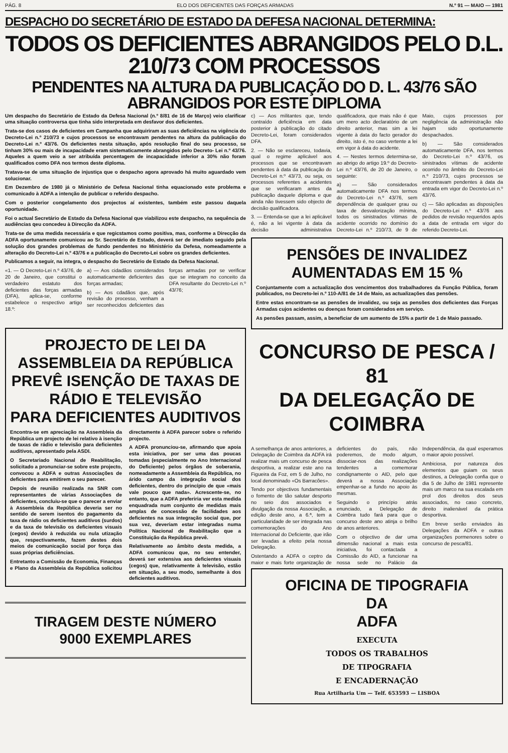PÁG. 8 ELO DOS DEFICIENTES DAS FORÇAS ARMADAS N.º 91 — MAIO — 1981
DESPACHO DO SECRETÁRIO DE ESTADO DA DEFESA NACIONAL DETERMINA:
TODOS OS DEFICIENTES ABRANGIDOS PELO D.L. 210/73 COM PROCESSOS
PENDENTES NA ALTURA DA PUBLICAÇÃO DO D. L. 43/76 SÃO ABRANGIDOS POR ESTE DIPLOMA
Um despacho do Secretário de Estado da Defesa Nacional (n.º 8/81 de 16 de Março) veio clarificar uma situação controversa que tinha sido interpretada em desfavor dos deficientes.
Trata-se dos casos de deficientes em Campanha que adquiriram as suas deficiências na vigência do Decreto-Lei n.º 210/73 e cujos processos se encontravam pendentes na altura da publicação do Decreto-Lei n.º 43/76. Os deficientes nesta situação, após resolução final do seu processo, se tinham 30% ou mais de incapacidade eram sistematicamente abrangidos pelo Decreto- Lei n.º 43/76. Aqueles a quem veio a ser atribuída percentagem de incapacidade inferior a 30% não foram qualificados como DFA nos termos deste diploma.
Tratava-se de uma situação de injustiça que o despacho agora aprovado há muito aguardado vem solucionar.
Em Dezembro de 1980 já o Ministério de Defesa Nacional tinha equacionado este problema e comunicado à ADFA a intenção de publicar o referido despacho.
Com o posterior congelamento dos projectos aí existentes, também este passou daquela oportunidade.
Foi o actual Secretário de Estado da Defesa Nacional que viabilizou este despacho, na sequência de audiências qeu concedeu à Direcção da ADFA.
Trata-se de uma medida necessária e que regicstamos como positiva, mas, conforme a Direcção da ADFA oportunamente comunicou ao Sr. Secretário de Estado, deverá ser de imediato seguido pela solução dos grandes problemas de fundo pendentes no Ministério da Defesa, nomeadamente a alteração do Decreto-Lei n.º 43/76 e a publicação do Decreto-Lei sobre os grandes deficientes.
Publicamos a seguir, na integra, o despacho do Secretário de Estado da Defesa Nacional.
«1. — O Decreto-Lei n.º 43/76, de 20 de Janeiro, que constitui o verdadeiro estatuto dos deficientes das forças armadas (DFA), aplica-se, conforme estabelece o respectivo artigo 18.º:
a) — Aos cidadãos considerados automaticamente deficientes das forças armadas;
b) — Aos cdadãos que, após revisão do processo, venham a ser reconhecidos deficientes das forças armadas por se verificar que se integram no conceito da DFA resultante do Decreto-Lei n.º 43/76;
PROJECTO DE LEI DA ASSEMBLEIA DA REPÚBLICA
PREVÊ ISENÇÃO DE TAXAS DE RÁDIO E TELEVISÃO
PARA DEFICIENTES AUDITIVOS
Encontra-se em apreciação na Assembleia da República um projecto de lei relativo à isenção de taxas de rádio e televisão para deficientes auditivos, apresentado pela ASDI.
O Secretariado Nacional de Reabilitação, solicitado a pronunciar-se sobre este projecto, convocou a ADFA e outras Associações de deficientes para emitirem o seu parecer.
Depois de reunião realizada na SNR com representantes de várias Associações de deficientes, concluiu-se que o parecer a enviar à Assembleia da República deveria ser no sentido de serem isentos do pagamento da taxa de rádio os deficientes auditivos (surdos) e da taxa de televisão os deficientes visuais (cegos) devido à reduzida ou nula utização que, respectivamente, fazem destes dois meios de comunicação social por força das suas próprias deficiências.
Entretanto a Comissão de Economia, Finanças e Plano da Assembleia da República solicitou directamente à ADFA parecer sobre o referido projecto.
A ADFA pronunciou-se, afirmando que apoia esta iniciativa, por ser uma das poucas tomadas (especialmente no Ano Internacional do Deficiente) pelos órgãos de soberania, nomeadamente a Assembleia da República, no árido campo da integração social dos deficientes, dentro do princípio de que «mais vale pouco que nada». Acrescente-se, no entanto, que a ADFA preferiria ver esta medida enquadrada num conjunto de medidas mais amplas de concessão de facilidades aos deficientes na sua integração social que, por sua vez, deveriam estar integradas numa Política Nacional de Reabilitação que a Constituição da República prevê.
Relativamente ao âmbito desta medida, a ADFA comunicou que, no seu entender, deverá ser extensiva aos deficientes visuais (cegos) que, relativamente à televisão, estão em situação, a seu modo, semelhante à dos deficientes auditivos.
TIRAGEM DESTE NÚMERO
9000 EXEMPLARES
c) — Aos militantes que, tendo contraído deficiência em data posterior à publicação do citado Decreto-Lei, foram considerados DFA.
2. — Não se esclareceu, todavia, qual o regime aplicável aos processos que se encontravam pendentes à data da publicação do Decreto-Lei n.º 43/73, ou seja, os processos referentes a acidentes que se verificaram antes da publicação daquele diploma e que ainda não tivessem sido objecto de decisão qualificadora.
3. — Entenda-se que a lei aplicável é, não a lei vigente à data da decisão administrativa qualificadora, que mais não é que um mero acto declaratório de um direito anterior, mas sim a lei vigente à data do facto gerador do direito, isto é, no caso vertente a lei em vigor à data do acidente.
4. — Nestes termos determina-se, ao abrigo do artigo 19.º do Decreto-Lei n.º 43/76, de 20 de Janeiro, o seguinte:
a) — São considerados automaticamente DFA nos termos do Decreto-Lei n.º 43/76, sem dependência de qualquer grau ou taxa de desvalorização mínima, todos os sinistrados vítimas de acidente ocorrido no domínio do Decreto-Lei n.º 210/73, de 9 de Maio, cujos processos por negligência da administração não hajam sido oportunamente despachados.
b) — São considerados automaticamente DFA, nos termos do Decreto-Lei n.º 43/76, os sinistrados vítimas de acidente ocorrido no âmbito do Decreto-Lei n.º 210/73, cujos processos se encontravam pendentes à data da entrada em vigor do Decreto-Lei n.º 43/76.
c) — São aplicadas as disposições do Decreto-Lei n.º 43/76 aos pedidos de revisão requeridos após a data de entrada em vigor do referido Decreto-Lei.
PENSÕES DE INVALIDEZ
AUMENTADAS EM 15 %
Conjuntamente com a actualização dos vencimentos dos trabalhadores da Função Pública, foram publicados, no Decreto-lei n.º 110-A/81 de 14 de Maio, as actualizações das pensões.
Entre estas encontram-se as pensões de invalidez, ou seja as pensões dos deficientes das Forças Armadas cujos acidentes ou doenças foram considerados em serviço.
As pensões passam, assim, a beneficiar de um aumento de 15% a partir de 1 de Maio passado.
CONCURSO DE PESCA / 81
DA DELEGAÇÃO DE COIMBRA
A semelhança de anos anteriores, a Delegação de Coimbra da ADFA irá realizar mais um concurso de pesca desportiva, a realizar este ano na Figueira da Foz, em 5 de Julho, no local denominado «Os Barracões».
Tendo por objectivos fundamentais o fomento de tão salutar desporto no seio dos associados e divulgação da nossa Associação, a edição deste ano, a 6.ª, tem a particularidade de ser integrada nas comemorações do Ano Internacional do Deficiente, que irão ser levadas a efeito pela nossa Delegação.
Ostentando a ADFA o ceptro da maior e mais forte organização de deficientes do país, não poderemos, de modo algum, dissociar-nos das realizações tendentes a comemorar condignamente o AID, pelo que deverá a nossa Associação empenhar-se a fundo no apoio às mesmas.
Seguindo o princípio atrás enunciado, a Delegação de Coimbra tudo fará para que o concurso deste ano atinja o brilho de anos anteriores.
Com o objectivo de dar uma dimensão nacional a mais esta iniciativa, foi contactada a Comissão do AID, a funcionar na nossa sede no Palácio da Independência, da qual esperamos o maior apoio possível.
Ambiciosa, por natureza dos elementos que guiam os seus destinos, a Delegação confia que o dia 5 de Julho de 1981 represente mais um marco na sua escalada em prol dos direitos dos seus associados, no caso concreto, direito inalienável da prática desportiva.
Em breve serão enviados às Delegações da ADFA e outras organizações pormenores sobre o concurso de pesca/81.
OFICINA DE TIPOGRAFIA
DA
ADFA
EXECUTA
TODOS OS TRABALHOS
DE TIPOGRAFIA
E ENCADERNAÇÃO
Rua Artilharia Um — Telf. 653593 — LISBOA